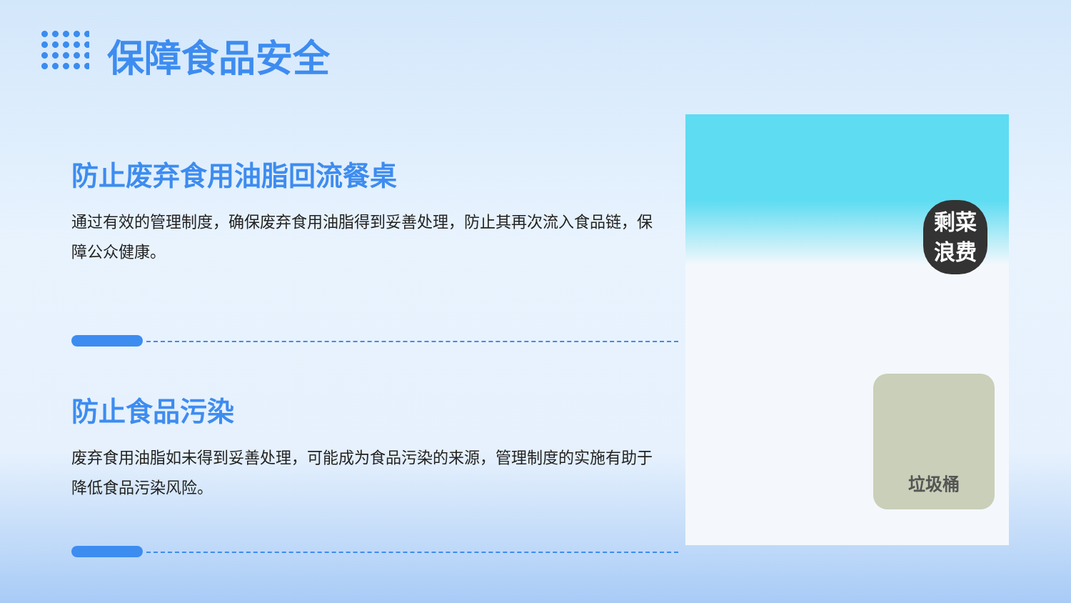保障食品安全
防止废弃食用油脂回流餐桌
通过有效的管理制度，确保废弃食用油脂得到妥善处理，防止其再次流入食品链，保障公众健康。
防止食品污染
废弃食用油脂如未得到妥善处理，可能成为食品污染的来源，管理制度的实施有助于降低食品污染风险。
剩菜
浪费
垃圾桶